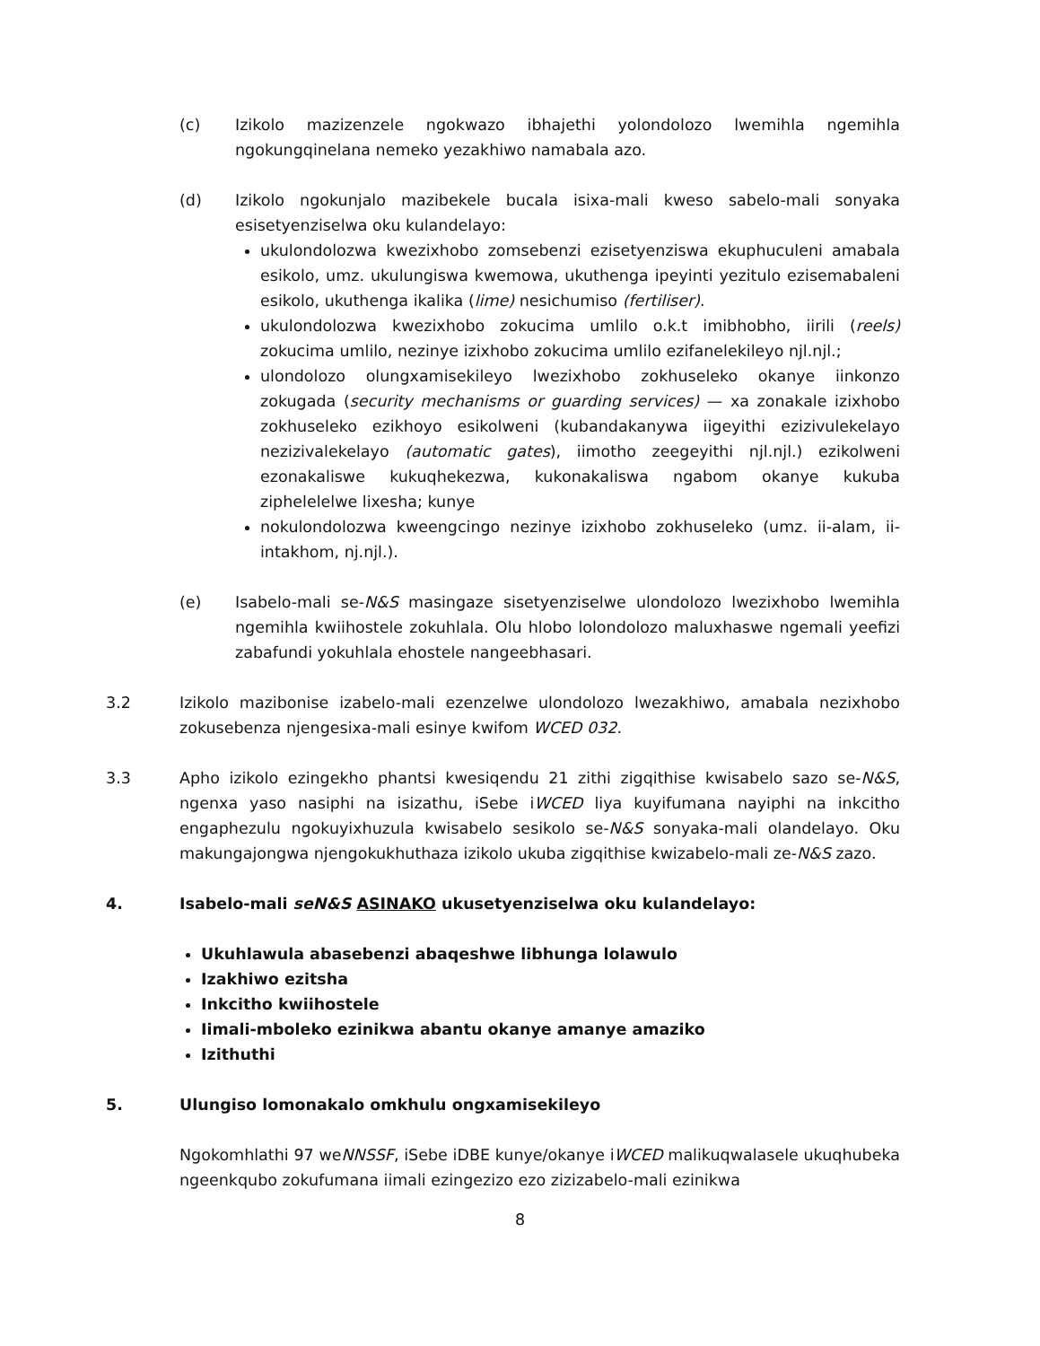(c) Izikolo mazizenzele ngokwazo ibhajethi yolondolozo lwemihla ngemihla ngokungqinelana nemeko yezakhiwo namabala azo.
(d) Izikolo ngokunjalo mazibekele bucala isixa-mali kweso sabelo-mali sonyaka esisetyenziselwa oku kulandelayo:
ukulondolozwa kwezixhobo zomsebenzi ezisetyenziswa ekuphuculeni amabala esikolo, umz. ukulungiswa kwemowa, ukuthenga ipeyinti yezitulo ezisemabaleni esikolo, ukuthenga ikalika (lime) nesichumiso (fertiliser).
ukulondolozwa kwezixhobo zokucima umlilo o.k.t imibhobho, iirili (reels) zokucima umlilo, nezinye izixhobo zokucima umlilo ezifanelekileyo njl.njl.;
ulondolozo olungxamisekileyo lwezixhobo zokhuseleko okanye iinkonzo zokugada (security mechanisms or guarding services) — xa zonakale izixhobo zokhuseleko ezikhoyo esikolweni (kubandakanywa iigeyithi ezizivulekelayo nezizivalekelayo (automatic gates), iimotho zeegeyithi njl.njl.) ezikolweni ezonakaliswe kukuqhekezwa, kukonakaliswa ngabom okanye kukuba ziphelelelwe lixesha; kunye
nokulondolozwa kweengcingo nezinye izixhobo zokhuseleko (umz. ii-alam, ii-intakhom, nj.njl.).
(e) Isabelo-mali se-N&S masingaze sisetyenziselwe ulondolozo lwezixhobo lwemihla ngemihla kwiihostele zokuhlala. Olu hlobo lolondolozo maluxhaswe ngemali yeefizi zabafundi yokuhlala ehostele nangeebhasari.
3.2 Izikolo mazibonise izabelo-mali ezenzelwe ulondolozo lwezakhiwo, amabala nezixhobo zokusebenza njengesixa-mali esinye kwifom WCED 032.
3.3 Apho izikolo ezingekho phantsi kwesiqendu 21 zithi zigqithise kwisabelo sazo se-N&S, ngenxa yaso nasiphi na isizathu, iSebe iWCED liya kuyifumana nayiphi na inkcitho engaphezulu ngokuyixhuzula kwisabelo sesikolo se-N&S sonyaka-mali olandelayo. Oku makungajongwa njengokukhuthaza izikolo ukuba zigqithise kwizabelo-mali ze-N&S zazo.
4. Isabelo-mali seN&S ASINAKO ukusetyenziselwa oku kulandelayo:
Ukuhlawula abasebenzi abaqeshwe libhunga lolawulo
Izakhiwo ezitsha
Inkcitho kwiihostele
Iimali-mboleko ezinikwa abantu okanye amanye amaziko
Izithuthi
5. Ulungiso lomonakalo omkhulu ongxamisekileyo
Ngokomhlathi 97 weNNSSF, iSebe iDBE kunye/okanye iWCED malikuqwalasele ukuqhubeka ngeenkqubo zokufumana iimali ezingezizo ezo zizizabelo-mali ezinikwa
8